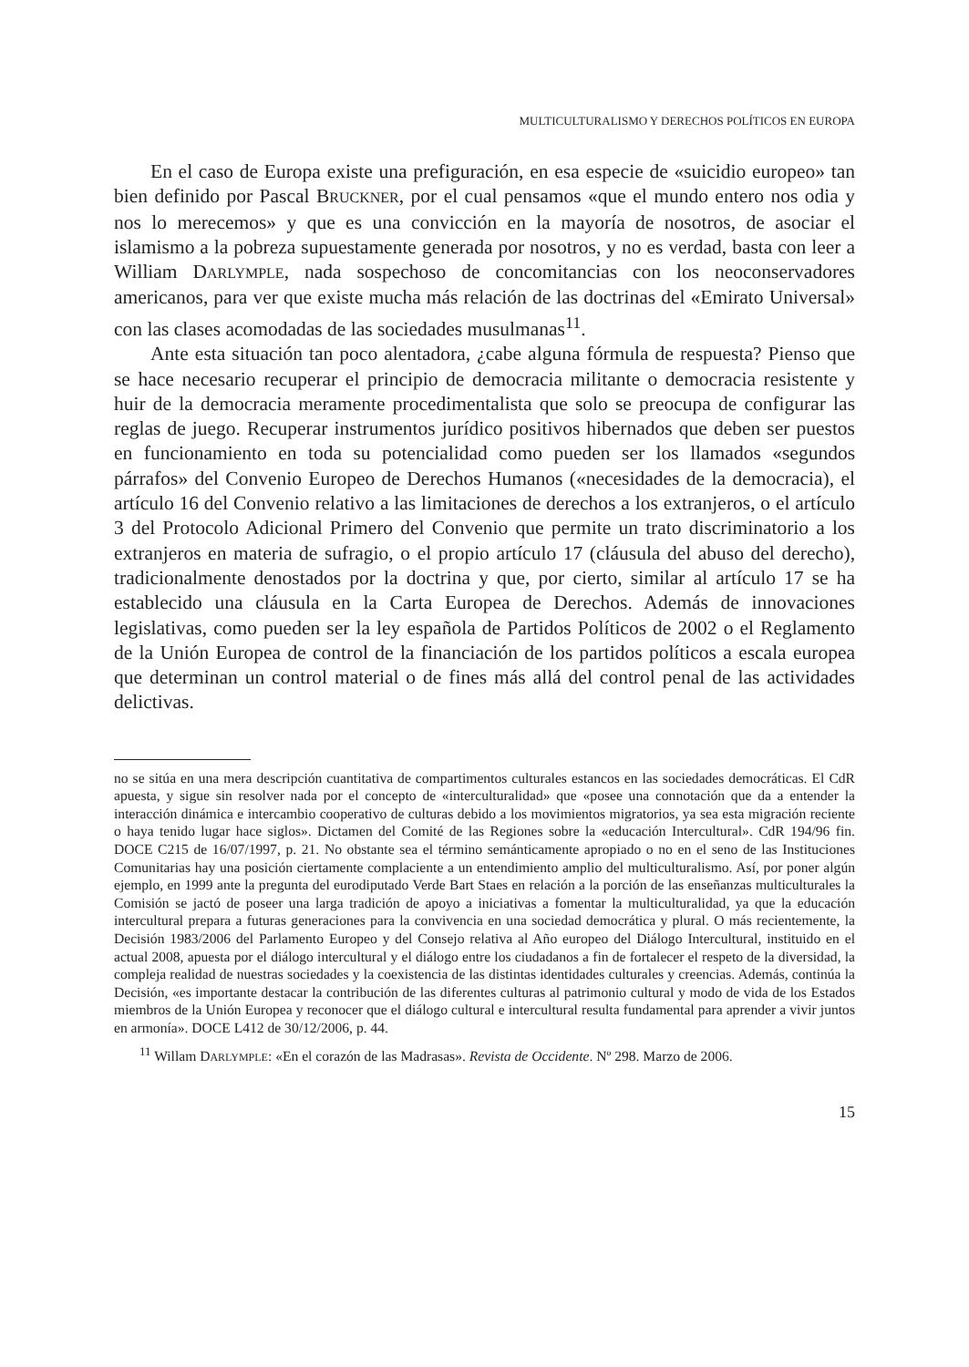MULTICULTURALISMO Y DERECHOS POLÍTICOS EN EUROPA
En el caso de Europa existe una prefiguración, en esa especie de «suicidio europeo» tan bien definido por Pascal BRUCKNER, por el cual pensamos «que el mundo entero nos odia y nos lo merecemos» y que es una convicción en la mayoría de nosotros, de asociar el islamismo a la pobreza supuestamente generada por nosotros, y no es verdad, basta con leer a William DARLYMPLE, nada sospechoso de concomitancias con los neoconservadores americanos, para ver que existe mucha más relación de las doctrinas del «Emirato Universal» con las clases acomodadas de las sociedades musulmanas<sup>11</sup>.
Ante esta situación tan poco alentadora, ¿cabe alguna fórmula de respuesta? Pienso que se hace necesario recuperar el principio de democracia militante o democracia resistente y huir de la democracia meramente procedimentalista que solo se preocupa de configurar las reglas de juego. Recuperar instrumentos jurídico positivos hibernados que deben ser puestos en funcionamiento en toda su potencialidad como pueden ser los llamados «segundos párrafos» del Convenio Europeo de Derechos Humanos («necesidades de la democracia), el artículo 16 del Convenio relativo a las limitaciones de derechos a los extranjeros, o el artículo 3 del Protocolo Adicional Primero del Convenio que permite un trato discriminatorio a los extranjeros en materia de sufragio, o el propio artículo 17 (cláusula del abuso del derecho), tradicionalmente denostados por la doctrina y que, por cierto, similar al artículo 17 se ha establecido una cláusula en la Carta Europea de Derechos. Además de innovaciones legislativas, como pueden ser la ley española de Partidos Políticos de 2002 o el Reglamento de la Unión Europea de control de la financiación de los partidos políticos a escala europea que determinan un control material o de fines más allá del control penal de las actividades delictivas.
no se sitúa en una mera descripción cuantitativa de compartimentos culturales estancos en las sociedades democráticas. El CdR apuesta, y sigue sin resolver nada por el concepto de «interculturalidad» que «posee una connotación que da a entender la interacción dinámica e intercambio cooperativo de culturas debido a los movimientos migratorios, ya sea esta migración reciente o haya tenido lugar hace siglos». Dictamen del Comité de las Regiones sobre la «educación Intercultural». CdR 194/96 fin. DOCE C215 de 16/07/1997, p. 21. No obstante sea el término semánticamente apropiado o no en el seno de las Instituciones Comunitarias hay una posición ciertamente complaciente a un entendimiento amplio del multiculturalismo. Así, por poner algún ejemplo, en 1999 ante la pregunta del eurodiputado Verde Bart Staes en relación a la porción de las enseñanzas multiculturales la Comisión se jactó de poseer una larga tradición de apoyo a iniciativas a fomentar la multiculturalidad, ya que la educación intercultural prepara a futuras generaciones para la convivencia en una sociedad democrática y plural. O más recientemente, la Decisión 1983/2006 del Parlamento Europeo y del Consejo relativa al Año europeo del Diálogo Intercultural, instituido en el actual 2008, apuesta por el diálogo intercultural y el diálogo entre los ciudadanos a fin de fortalecer el respeto de la diversidad, la compleja realidad de nuestras sociedades y la coexistencia de las distintas identidades culturales y creencias. Además, continúa la Decisión, «es importante destacar la contribución de las diferentes culturas al patrimonio cultural y modo de vida de los Estados miembros de la Unión Europea y reconocer que el diálogo cultural e intercultural resulta fundamental para aprender a vivir juntos en armonía». DOCE L412 de 30/12/2006, p. 44.
<sup>11</sup> Willam DARLYMPLE: «En el corazón de las Madrasas». Revista de Occidente. Nº 298. Marzo de 2006.
15